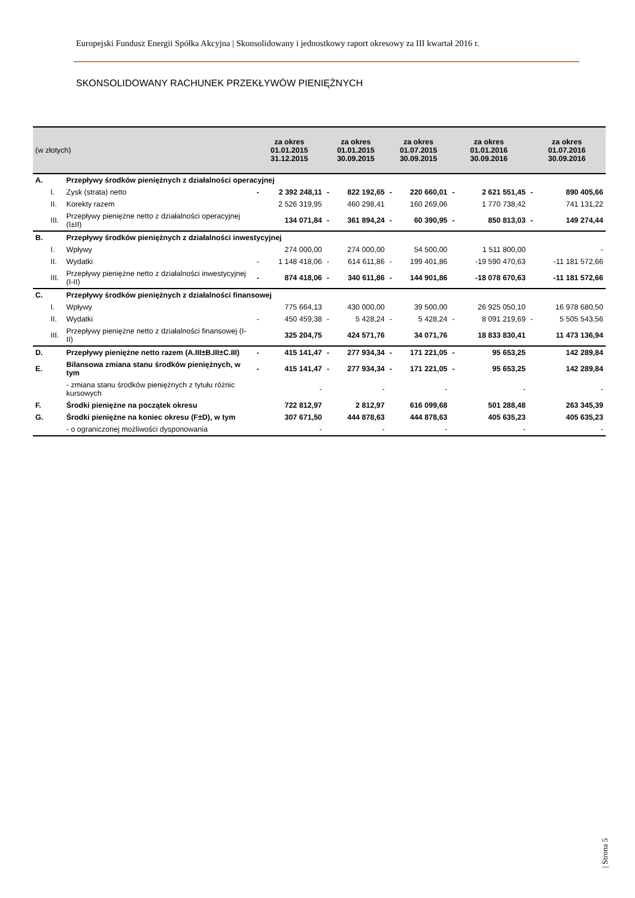Europejski Fundusz Energii Spółka Akcyjna | Skonsolidowany i jednostkowy raport okresowy za III kwartał 2016 r.
SKONSOLIDOWANY RACHUNEK PRZEKŁYWÓW PIENIĘŻNYCH
| (w złotych) | | | za okres 01.01.2015 31.12.2015 | | za okres 01.01.2015 30.09.2015 | | za okres 01.07.2015 30.09.2015 | | za okres 01.01.2016 30.09.2016 | | za okres 01.07.2016 30.09.2016 | |
| --- | --- | --- | --- | --- | --- | --- | --- | --- | --- | --- | --- | --- |
| A. | | Przepływy środków pieniężnych z działalności operacyjnej | | | | | | | | | | |
| | I. | Zysk (strata) netto | - | 2 392 248,11 | - | 822 192,65 | - | 220 660,01 | - | 2 621 551,45 | - | 890 405,66 |
| | II. | Korekty razem | | 2 526 319,95 | | 460 298,41 | | 160 269,06 | | 1 770 738,42 | | 741 131,22 |
| | III. | Przepływy pieniężne netto z działalności operacyjnej (I±II) | | 134 071,84 | - | 361 894,24 | - | 60 390,95 | - | 850 813,03 | - | 149 274,44 |
| B. | | Przepływy środków pieniężnych z działalności inwestycyjnej | | | | | | | | | | |
| | I. | Wpływy | | 274 000,00 | | 274 000,00 | | 54 500,00 | | 1 511 800,00 | | - |
| | II. | Wydatki | - | 1 148 418,06 | - | 614 611,86 | - | 199 401,86 | | -19 590 470,63 | | -11 181 572,66 |
| | III. | Przepływy pieniężne netto z działalności inwestycyjnej (I-II) | - | 874 418,06 | - | 340 611,86 | - | 144 901,86 | | -18 078 670,63 | | -11 181 572,66 |
| C. | | Przepływy środków pieniężnych z działalności finansowej | | | | | | | | | | |
| | I. | Wpływy | | 775 664,13 | | 430 000,00 | | 39 500,00 | | 26 925 050,10 | | 16 978 680,50 |
| | II. | Wydatki | - | 450 459,38 | - | 5 428,24 | - | 5 428,24 | - | 8 091 219,69 | - | 5 505 543,56 |
| | III. | Przepływy pieniężne netto z działalności finansowej (I-II) | | 325 204,75 | | 424 571,76 | | 34 071,76 | | 18 833 830,41 | | 11 473 136,94 |
| D. | | Przepływy pieniężne netto razem (A.III±B.III±C.III) | - | 415 141,47 | - | 277 934,34 | - | 171 221,05 | - | 95 653,25 | | 142 289,84 |
| E. | | Bilansowa zmiana stanu środków pieniężnych, w tym | - | 415 141,47 | - | 277 934,34 | - | 171 221,05 | - | 95 653,25 | | 142 289,84 |
| | | - zmiana stanu środków pieniężnych z tytułu różnic kursowych | | - | | - | | - | | - | | - |
| F. | | Środki pieniężne na początek okresu | | 722 812,97 | | 2 812,97 | | 616 099,68 | | 501 288,48 | | 263 345,39 |
| G. | | Środki pieniężne na koniec okresu (F±D), w tym | | 307 671,50 | | 444 878,63 | | 444 878,63 | | 405 635,23 | | 405 635,23 |
| | | - o ograniczonej możliwości dysponowania | | - | | - | | - | | - | | - |
| Strona 5